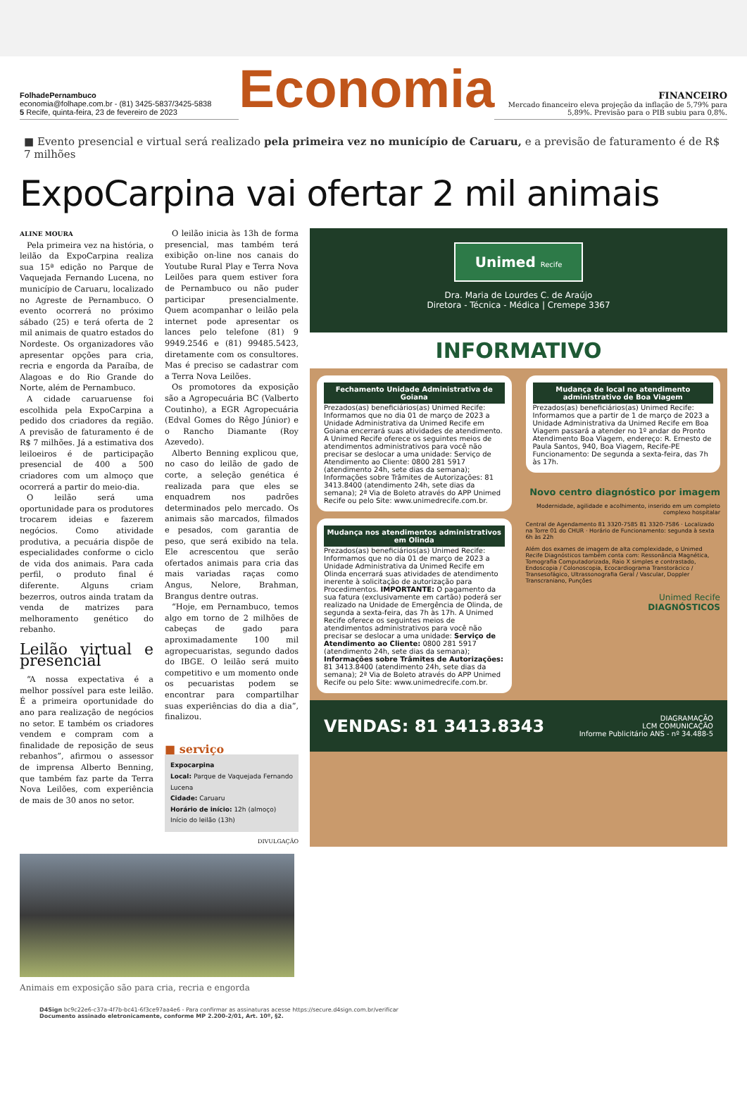FolhadePernambuco
economia@folhape.com.br - (81) 3425-5837/3425-5838
5 Recife, quinta-feira, 23 de fevereiro de 2023
Economia
FINANCEIRO
Mercado financeiro eleva projeção da inflação de 5,79% para 5,89%. Previsão para o PIB subiu para 0,8%.
■ Evento presencial e virtual será realizado pela primeira vez no município de Caruaru, e a previsão de faturamento é de R$ 7 milhões
ExpoCarpina vai ofertar 2 mil animais
ALINE MOURA
Pela primeira vez na história, o leilão da ExpoCarpina realiza sua 15ª edição no Parque de Vaquejada Fernando Lucena, no município de Caruaru, localizado no Agreste de Pernambuco. O evento ocorrerá no próximo sábado (25) e terá oferta de 2 mil animais de quatro estados do Nordeste. Os organizadores vão apresentar opções para cria, recria e engorda da Paraíba, de Alagoas e do Rio Grande do Norte, além de Pernambuco.
A cidade caruaruense foi escolhida pela ExpoCarpina a pedido dos criadores da região. A previsão de faturamento é de R$ 7 milhões. Já a estimativa dos leiloeiros é de participação presencial de 400 a 500 criadores com um almoço que ocorrerá a partir do meio-dia.
O leilão será uma oportunidade para os produtores trocarem ideias e fazerem negócios. Como atividade produtiva, a pecuária dispõe de especialidades conforme o ciclo de vida dos animais. Para cada perfil, o produto final é diferente. Alguns criam bezerros, outros ainda tratam da venda de matrizes para melhoramento genético do rebanho.
Leilão virtual e presencial
“A nossa expectativa é a melhor possível para este leilão. É a primeira oportunidade do ano para realização de negócios no setor. E também os criadores vendem e compram com a finalidade de reposição de seus rebanhos”, afirmou o assessor de imprensa Alberto Benning, que também faz parte da Terra Nova Leilões, com experiência de mais de 30 anos no setor.
O leilão inicia às 13h de forma presencial, mas também terá exibição on-line nos canais do Youtube Rural Play e Terra Nova Leilões para quem estiver fora de Pernambuco ou não puder participar presencialmente. Quem acompanhar o leilão pela internet pode apresentar os lances pelo telefone (81) 9 9949.2546 e (81) 99485.5423, diretamente com os consultores. Mas é preciso se cadastrar com a Terra Nova Leilões.
Os promotores da exposição são a Agropecuária BC (Valberto Coutinho), a EGR Agropecuária (Edval Gomes do Rêgo Júnior) e o Rancho Diamante (Roy Azevedo).
Alberto Benning explicou que, no caso do leilão de gado de corte, a seleção genética é realizada para que eles se enquadrem nos padrões determinados pelo mercado. Os animais são marcados, filmados e pesados, com garantia de peso, que será exibido na tela. Ele acrescentou que serão ofertados animais para cria das mais variadas raças como Angus, Nelore, Brahman, Brangus dentre outras.
“Hoje, em Pernambuco, temos algo em torno de 2 milhões de cabeças de gado para aproximadamente 100 mil agropecuaristas, segundo dados do IBGE. O leilão será muito competitivo e um momento onde os pecuaristas podem se encontrar para compartilhar suas experiências do dia a dia”, finalizou.
■ serviço
Expocarpina
Local: Parque de Vaquejada Fernando Lucena
Cidade: Caruaru
Horário de início: 12h (almoço)
Início do leilão (13h)
DIVULGAÇÃO
Unimed Recife
Dra. Maria de Lourdes C. de Araújo
Diretora - Técnica - Médica | Cremepe 3367
INFORMATIVO
Fechamento Unidade Administrativa de Goiana
Prezados(as) beneficiários(as) Unimed Recife: Informamos que no dia 01 de março de 2023 a Unidade Administrativa da Unimed Recife em Goiana encerrará suas atividades de atendimento. A Unimed Recife oferece os seguintes meios de atendimentos administrativos para você não precisar se deslocar a uma unidade: Serviço de Atendimento ao Cliente: 0800 281 5917 (atendimento 24h, sete dias da semana); Informações sobre Trâmites de Autorizações: 81 3413.8400 (atendimento 24h, sete dias da semana); 2ª Via de Boleto através do APP Unimed Recife ou pelo Site: www.unimedrecife.com.br.
Mudança nos atendimentos administrativos em Olinda
Prezados(as) beneficiários(as) Unimed Recife: Informamos que no dia 01 de março de 2023 a Unidade Administrativa da Unimed Recife em Olinda encerrará suas atividades de atendimento inerente à solicitação de autorização para Procedimentos. IMPORTANTE: O pagamento da sua fatura (exclusivamente em cartão) poderá ser realizado na Unidade de Emergência de Olinda, de segunda a sexta-feira, das 7h às 17h. A Unimed Recife oferece os seguintes meios de atendimentos administrativos para você não precisar se deslocar a uma unidade: Serviço de Atendimento ao Cliente: 0800 281 5917 (atendimento 24h, sete dias da semana); Informações sobre Trâmites de Autorizações: 81 3413.8400 (atendimento 24h, sete dias da semana); 2ª Via de Boleto através do APP Unimed Recife ou pelo Site: www.unimedrecife.com.br.
Mudança de local no atendimento administrativo de Boa Viagem
Prezados(as) beneficiários(as) Unimed Recife: Informamos que a partir de 1 de março de 2023 a Unidade Administrativa da Unimed Recife em Boa Viagem passará a atender no 1º andar do Pronto Atendimento Boa Viagem, endereço: R. Ernesto de Paula Santos, 940, Boa Viagem, Recife-PE Funcionamento: De segunda a sexta-feira, das 7h às 17h.
Novo centro diagnóstico por imagem
Modernidade, agilidade e acolhimento, inserido em um completo complexo hospitalar
Central de Agendamento 81 3320-7585 81 3320-7586 · Localizado na Torre 01 do CHUR · Horário de Funcionamento: segunda à sexta 6h às 22h
Além dos exames de imagem de alta complexidade, o Unimed Recife Diagnósticos também conta com: Ressonância Magnética, Tomografia Computadorizada, Raio X simples e contrastado, Endoscopia / Colonoscopia, Ecocardiograma Transtorácico / Transesofágico, Ultrassonografia Geral / Vascular, Doppler Transcraniano, Punções
Unimed Recife
DIAGNÓSTICOS
VENDAS: 81 3413.8343 DIAGRAMAÇÃO
LCM COMUNICAÇÃO
Informe Publicitário ANS - nº 34.488-5
Animais em exposição são para cria, recria e engorda
D4Sign bc9c22e6-c37a-4f7b-bc41-6f3ce97aa4e6 - Para confirmar as assinaturas acesse https://secure.d4sign.com.br/verificar
Documento assinado eletronicamente, conforme MP 2.200-2/01, Art. 10º, §2.